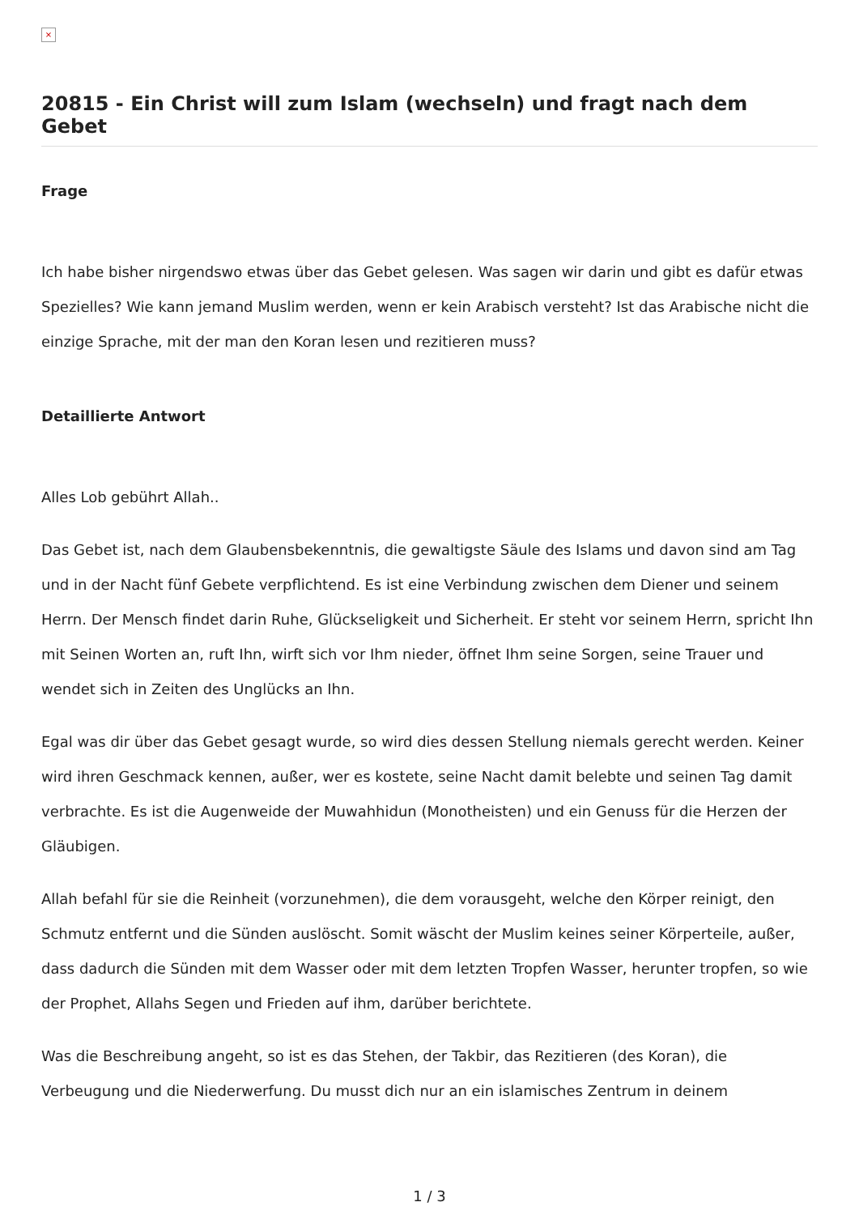×
20815 - Ein Christ will zum Islam (wechseln) und fragt nach dem Gebet
Frage
Ich habe bisher nirgendswo etwas über das Gebet gelesen. Was sagen wir darin und gibt es dafür etwas Spezielles? Wie kann jemand Muslim werden, wenn er kein Arabisch versteht? Ist das Arabische nicht die einzige Sprache, mit der man den Koran lesen und rezitieren muss?
Detaillierte Antwort
Alles Lob gebührt Allah..
Das Gebet ist, nach dem Glaubensbekenntnis, die gewaltigste Säule des Islams und davon sind am Tag und in der Nacht fünf Gebete verpflichtend. Es ist eine Verbindung zwischen dem Diener und seinem Herrn. Der Mensch findet darin Ruhe, Glückseligkeit und Sicherheit. Er steht vor seinem Herrn, spricht Ihn mit Seinen Worten an, ruft Ihn, wirft sich vor Ihm nieder, öffnet Ihm seine Sorgen, seine Trauer und wendet sich in Zeiten des Unglücks an Ihn.
Egal was dir über das Gebet gesagt wurde, so wird dies dessen Stellung niemals gerecht werden. Keiner wird ihren Geschmack kennen, außer, wer es kostete, seine Nacht damit belebte und seinen Tag damit verbrachte. Es ist die Augenweide der Muwahhidun (Monotheisten) und ein Genuss für die Herzen der Gläubigen.
Allah befahl für sie die Reinheit (vorzunehmen), die dem vorausgeht, welche den Körper reinigt, den Schmutz entfernt und die Sünden auslöscht. Somit wäscht der Muslim keines seiner Körperteile, außer, dass dadurch die Sünden mit dem Wasser oder mit dem letzten Tropfen Wasser, herunter tropfen, so wie der Prophet, Allahs Segen und Frieden auf ihm, darüber berichtete.
Was die Beschreibung angeht, so ist es das Stehen, der Takbir, das Rezitieren (des Koran), die Verbeugung und die Niederwerfung. Du musst dich nur an ein islamisches Zentrum in deinem
1 / 3